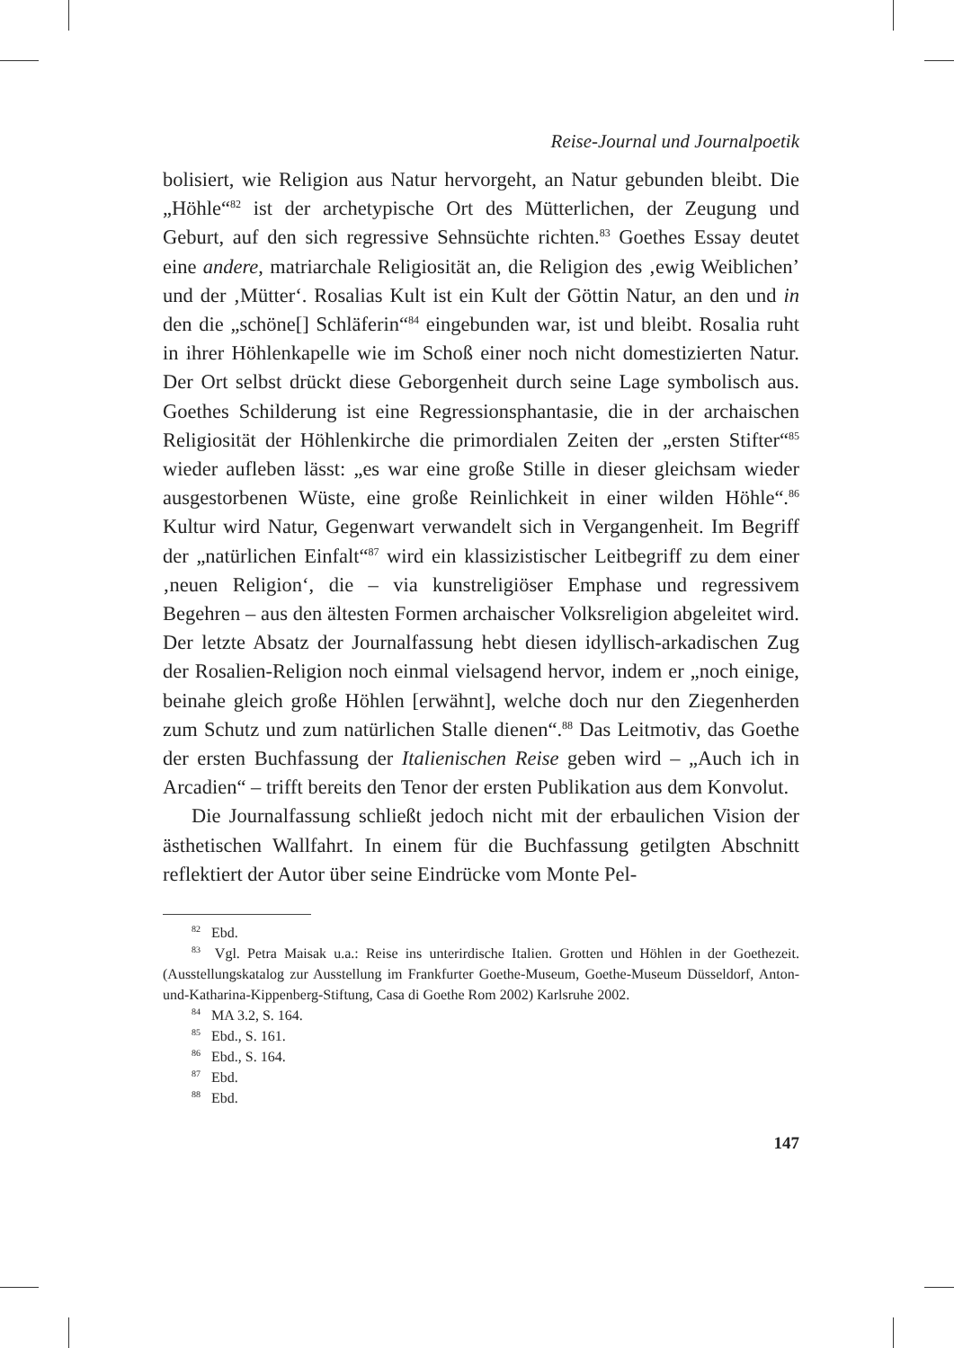Reise-Journal und Journalpoetik
bolisiert, wie Religion aus Natur hervorgeht, an Natur gebunden bleibt. Die „Höhle“<sup>82</sup> ist der archetypische Ort des Mütterlichen, der Zeugung und Geburt, auf den sich regressive Sehnsüchte richten.<sup>83</sup> Goethes Essay deutet eine andere, matriarchale Religiosität an, die Religion des ‚ewig Weiblichen’ und der ‚Mütter‘. Rosalias Kult ist ein Kult der Göttin Natur, an den und in den die „schöne[] Schläferin“<sup>84</sup> eingebunden war, ist und bleibt. Rosalia ruht in ihrer Höhlenkapelle wie im Schoß einer noch nicht domestizierten Natur. Der Ort selbst drückt diese Geborgenheit durch seine Lage symbolisch aus. Goethes Schilderung ist eine Regressionsphantasie, die in der archaischen Religiosität der Höhlenkirche die primordialen Zeiten der „ersten Stifter“<sup>85</sup> wieder aufleben lässt: „es war eine große Stille in dieser gleichsam wieder ausgestorbenen Wüste, eine große Reinlichkeit in einer wilden Höhle“.<sup>86</sup> Kultur wird Natur, Gegenwart verwandelt sich in Vergangenheit. Im Begriff der „natürlichen Einfalt“<sup>87</sup> wird ein klassizistischer Leitbegriff zu dem einer ‚neuen Religion‘, die – via kunstreligiöser Emphase und regressivem Begehren – aus den ältesten Formen archaischer Volksreligion abgeleitet wird. Der letzte Absatz der Journalfassung hebt diesen idyllisch-arkadischen Zug der Rosalien-Religion noch einmal vielsagend hervor, indem er „noch einige, beinahe gleich große Höhlen [erwähnt], welche doch nur den Ziegenherden zum Schutz und zum natürlichen Stalle dienen“.<sup>88</sup> Das Leitmotiv, das Goethe der ersten Buchfassung der Italienischen Reise geben wird – „Auch ich in Arcadien“ – trifft bereits den Tenor der ersten Publikation aus dem Konvolut.
Die Journalfassung schließt jedoch nicht mit der erbaulichen Vision der ästhetischen Wallfahrt. In einem für die Buchfassung getilgten Abschnitt reflektiert der Autor über seine Eindrücke vom Monte Pel-
<sup>82</sup> Ebd.
<sup>83</sup> Vgl. Petra Maisak u.a.: Reise ins unterirdische Italien. Grotten und Höhlen in der Goethezeit. (Ausstellungskatalog zur Ausstellung im Frankfurter Goethe-Museum, Goethe-Museum Düsseldorf, Anton-und-Katharina-Kippenberg-Stiftung, Casa di Goethe Rom 2002) Karlsruhe 2002.
<sup>84</sup> MA 3.2, S. 164.
<sup>85</sup> Ebd., S. 161.
<sup>86</sup> Ebd., S. 164.
<sup>87</sup> Ebd.
<sup>88</sup> Ebd.
147